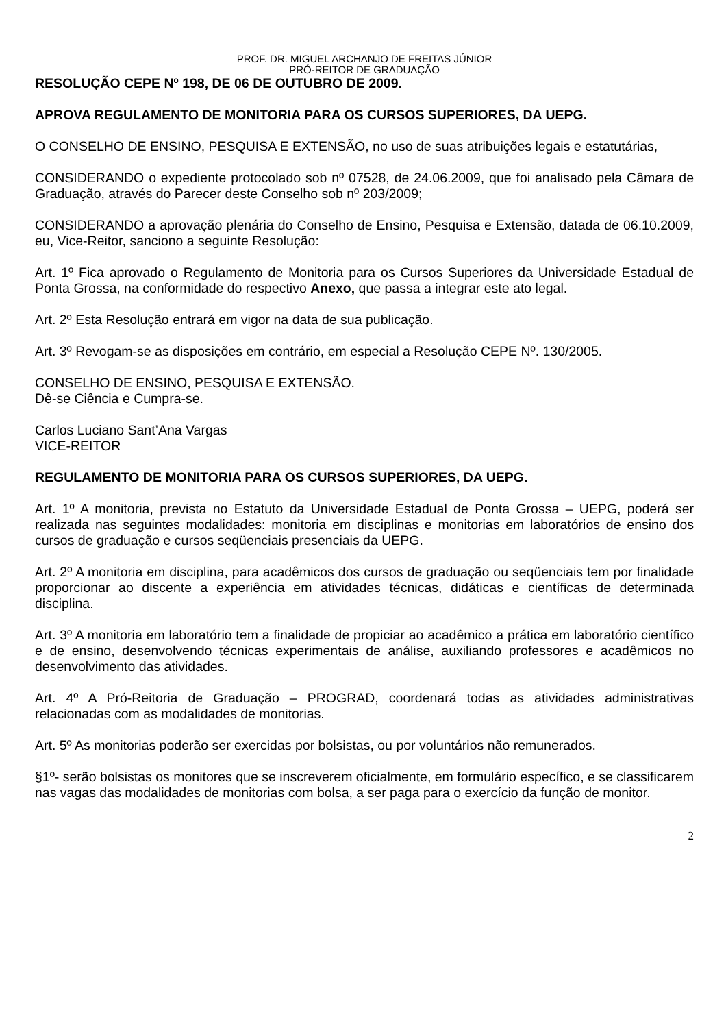PROF. DR. MIGUEL ARCHANJO DE FREITAS JÚNIOR
PRÓ-REITOR DE GRADUAÇÃO
RESOLUÇÃO CEPE Nº 198, DE 06 DE OUTUBRO DE 2009.
APROVA REGULAMENTO DE MONITORIA PARA OS CURSOS SUPERIORES, DA UEPG.
O CONSELHO DE ENSINO, PESQUISA E EXTENSÃO, no uso de suas atribuições legais e estatutárias,
CONSIDERANDO o expediente protocolado sob nº 07528, de 24.06.2009, que foi analisado pela Câmara de Graduação, através do Parecer deste Conselho sob nº 203/2009;
CONSIDERANDO a aprovação plenária do Conselho de Ensino, Pesquisa e Extensão, datada de 06.10.2009, eu, Vice-Reitor, sanciono a seguinte Resolução:
Art. 1º Fica aprovado o Regulamento de Monitoria para os Cursos Superiores da Universidade Estadual de Ponta Grossa, na conformidade do respectivo Anexo, que passa a integrar este ato legal.
Art. 2º Esta Resolução entrará em vigor na data de sua publicação.
Art. 3º Revogam-se as disposições em contrário, em especial a Resolução CEPE Nº. 130/2005.
CONSELHO DE ENSINO, PESQUISA E EXTENSÃO.
Dê-se Ciência e Cumpra-se.
Carlos Luciano Sant’Ana Vargas
VICE-REITOR
REGULAMENTO DE MONITORIA PARA OS CURSOS SUPERIORES, DA UEPG.
Art. 1º A monitoria, prevista no Estatuto da Universidade Estadual de Ponta Grossa – UEPG, poderá ser realizada nas seguintes modalidades: monitoria em disciplinas e monitorias em laboratórios de ensino dos cursos de graduação e cursos seqüenciais presenciais da UEPG.
Art. 2º A monitoria em disciplina, para acadêmicos dos cursos de graduação ou seqüenciais tem por finalidade proporcionar ao discente a experiência em atividades técnicas, didáticas e científicas de determinada disciplina.
Art. 3º A monitoria em laboratório tem a finalidade de propiciar ao acadêmico a prática em laboratório científico e de ensino, desenvolvendo técnicas experimentais de análise, auxiliando professores e acadêmicos no desenvolvimento das atividades.
Art. 4º A Pró-Reitoria de Graduação – PROGRAD, coordenará todas as atividades administrativas relacionadas com as modalidades de monitorias.
Art. 5º As monitorias poderão ser exercidas por bolsistas, ou por voluntários não remunerados.
§1º- serão bolsistas os monitores que se inscreverem oficialmente, em formulário específico, e se classificarem nas vagas das modalidades de monitorias com bolsa, a ser paga para o exercício da função de monitor.
2